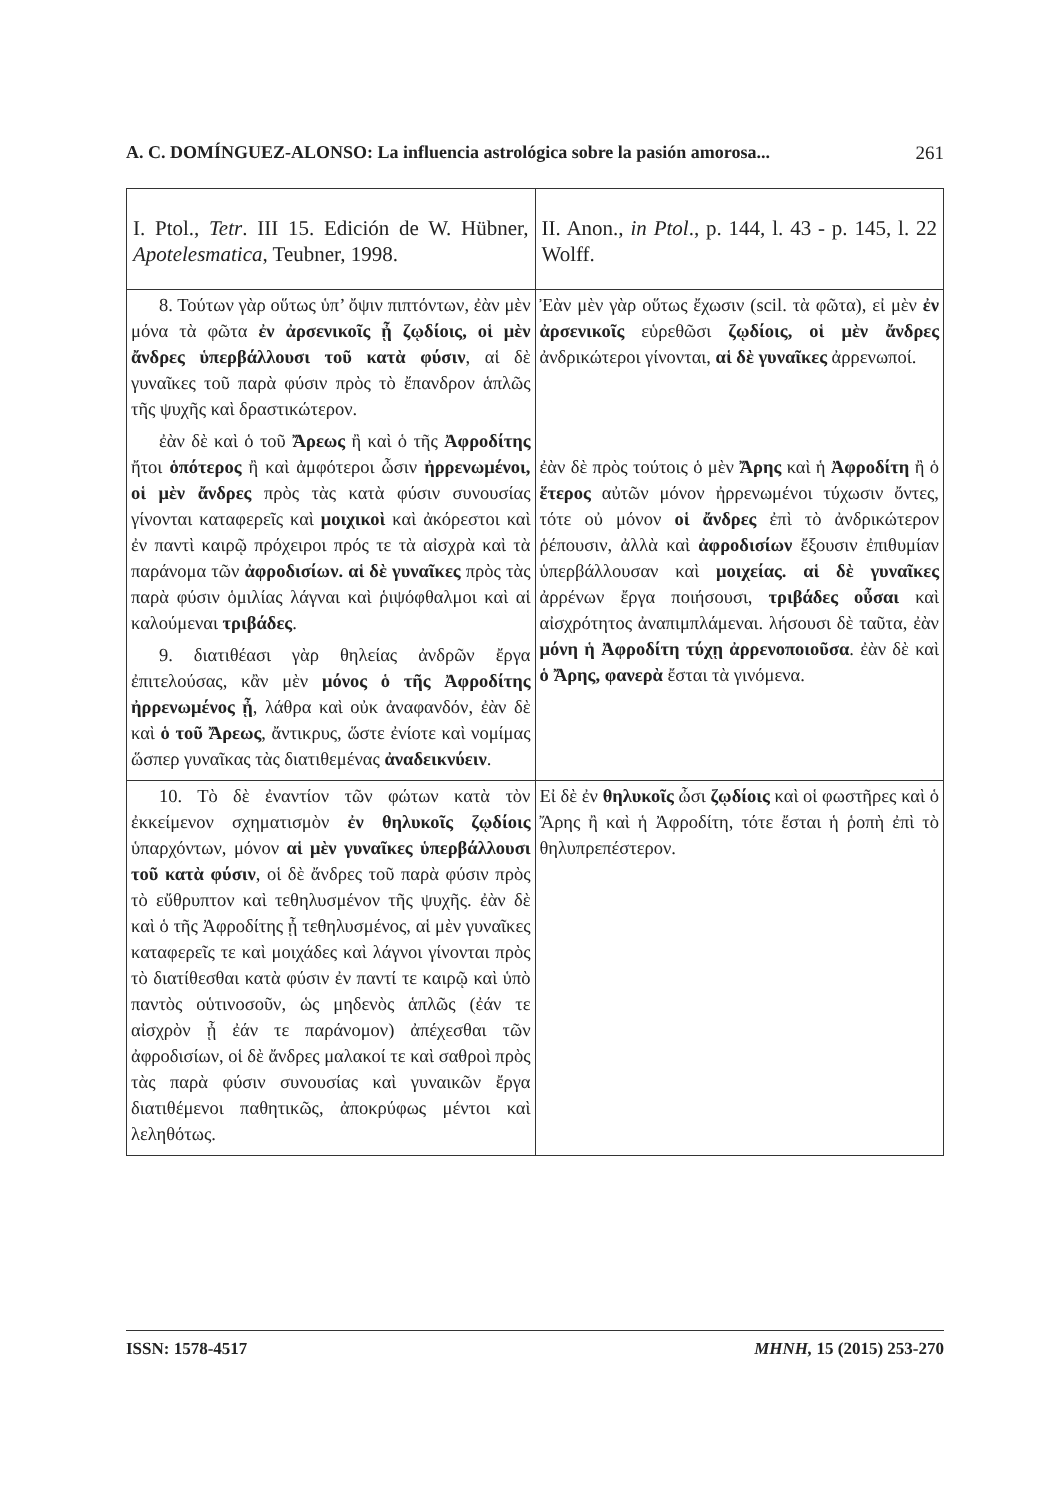A. C. DOMÍNGUEZ-ALONSO: La influencia astrológica sobre la pasión amorosa... 261
| I. Ptol., Tetr . III 15. Edición de W. Hübner, Apotelesmatica , Teubner, 1998. | II. Anon., in Ptol ., p. 144, l. 43 - p. 145, l. 22 Wolff. |
| --- | --- |
| 8. Τούτων γὰρ οὕτως ὑπ’ ὄψιν πιπτόντων, ἐὰν μὲν μόνα τὰ φῶτα ἐν ἀρσενικοῖς ᾖ ζῳδίοις, οἱ μὲν ἄνδρες ὑπερβάλλουσι τοῦ κατὰ φύσιν , αἱ δὲ γυναῖκες τοῦ παρὰ φύσιν πρὸς τὸ ἔπανδρον ἁπλῶς τῆς ψυχῆς καὶ δραστικώτερον. ἐὰν δὲ καὶ ὁ τοῦ Ἄρεως ἢ καὶ ὁ τῆς Ἀφροδίτης ἤτοι ὁπότερος ἢ καὶ ἀμφότεροι ὦσιν ἠρρενωμένοι, οἱ μὲν ἄνδρες πρὸς τὰς κατὰ φύσιν συνουσίας γίνονται καταφερεῖς καὶ μοιχικοὶ καὶ ἀκόρεστοι καὶ ἐν παντὶ καιρῷ πρόχειροι πρός τε τὰ αἰσχρὰ καὶ τὰ παράνομα τῶν ἀφροδισίων. αἱ δὲ γυναῖκες πρὸς τὰς παρὰ φύσιν ὁμιλίας λάγναι καὶ ῥιψόφθαλμοι καὶ αἱ καλούμεναι τριβάδες . 9. διατιθέασι γὰρ θηλείας ἀνδρῶν ἔργα ἐπιτελούσας, κἂν μὲν μόνος ὁ τῆς Ἀφροδίτης ἠρρενωμένος ᾖ , λάθρα καὶ οὐκ ἀναφανδόν, ἐὰν δὲ καὶ ὁ τοῦ Ἄρεως , ἄντικρυς, ὥστε ἐνίοτε καὶ νομίμας ὥσπερ γυναῖκας τὰς διατιθεμένας ἀναδεικνύειν . | Ἐὰν μὲν γὰρ οὕτως ἔχωσιν (scil. τὰ φῶτα), εἰ μὲν ἐν ἀρσενικοῖς εὑρεθῶσι ζῳδίοις, οἱ μὲν ἄνδρες ἀνδρικώτεροι γίνονται, αἱ δὲ γυναῖκες ἀρρενωποί. ἐὰν δὲ πρὸς τούτοις ὁ μὲν Ἄρης καὶ ἡ Ἀφροδίτη ἢ ὁ ἕτερος αὐτῶν μόνον ἠρρενωμένοι τύχωσιν ὄντες, τότε οὐ μόνον οἱ ἄνδρες ἐπὶ τὸ ἀνδρικώτερον ῥέπουσιν, ἀλλὰ καὶ ἀφροδισίων ἔξουσιν ἐπιθυμίαν ὑπερβάλλουσαν καὶ μοιχείας. αἱ δὲ γυναῖκες ἀρρένων ἔργα ποιήσουσι, τριβάδες οὖσαι καὶ αἰσχρότητος ἀναπιμπλάμεναι. λήσουσι δὲ ταῦτα, ἐὰν μόνη ἡ Ἀφροδίτη τύχῃ ἀρρενοποιοῦσα . ἐὰν δὲ καὶ ὁ Ἄρης, φανερὰ ἔσται τὰ γινόμενα. |
| 10. Τὸ δὲ ἐναντίον τῶν φώτων κατὰ τὸν ἐκκείμενον σχηματισμὸν ἐν θηλυκοῖς ζῳδίοις ὑπαρχόντων, μόνον αἱ μὲν γυναῖκες ὑπερβάλλουσι τοῦ κατὰ φύσιν , οἱ δὲ ἄνδρες τοῦ παρὰ φύσιν πρὸς τὸ εὔθρυπτον καὶ τεθηλυσμένον τῆς ψυχῆς. ἐὰν δὲ καὶ ὁ τῆς Ἀφροδίτης ᾖ τεθηλυσμένος, αἱ μὲν γυναῖκες καταφερεῖς τε καὶ μοιχάδες καὶ λάγνοι γίνονται πρὸς τὸ διατίθεσθαι κατὰ φύσιν ἐν παντί τε καιρῷ καὶ ὑπὸ παντὸς οὑτινοσοῦν, ὡς μηδενὸς ἁπλῶς (ἐάν τε αἰσχρὸν ᾖ ἐάν τε παράνομον) ἀπέχεσθαι τῶν ἀφροδισίων, οἱ δὲ ἄνδρες μαλακοί τε καὶ σαθροὶ πρὸς τὰς παρὰ φύσιν συνουσίας καὶ γυναικῶν ἔργα διατιθέμενοι παθητικῶς, ἀποκρύφως μέντοι καὶ λεληθότως. | Εἰ δὲ ἐν θηλυκοῖς ὦσι ζῳδίοις καὶ οἱ φωστῆρες καὶ ὁ Ἄρης ἢ καὶ ἡ Ἀφροδίτη, τότε ἔσται ἡ ῥοπὴ ἐπὶ τὸ θηλυπρεπέστερον. |
ISSN: 1578-4517 MHNH, 15 (2015) 253-270